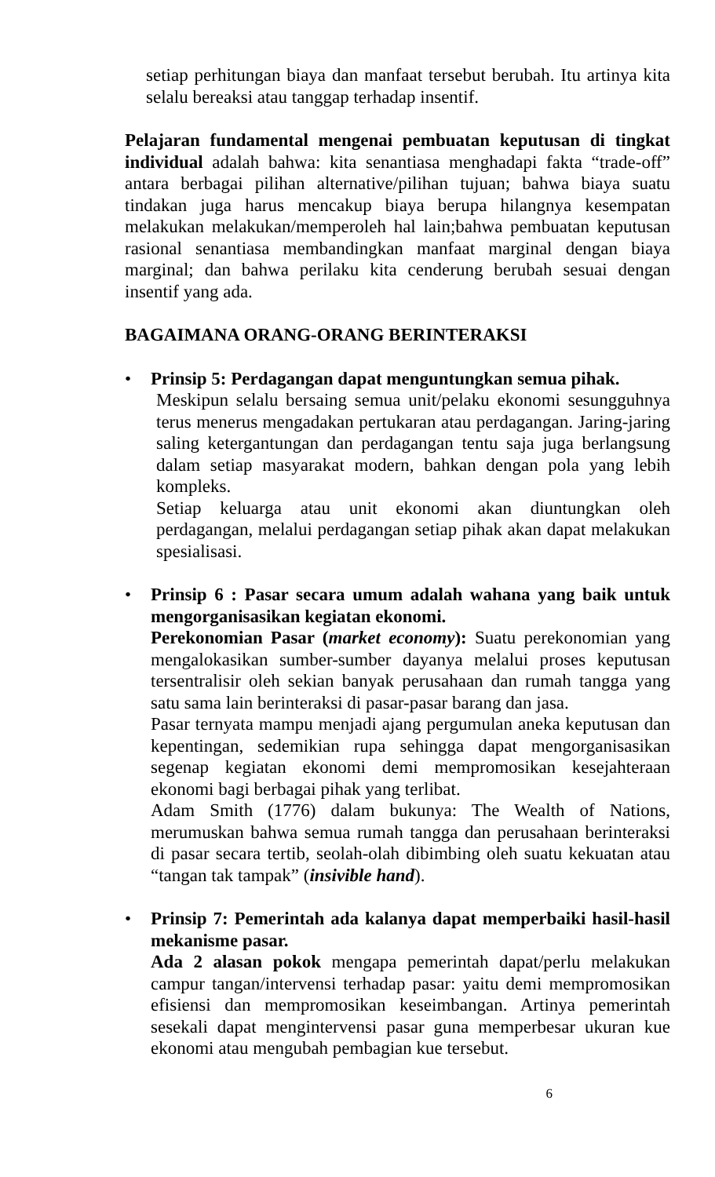setiap perhitungan biaya dan manfaat tersebut berubah. Itu artinya kita selalu bereaksi atau tanggap terhadap insentif.
Pelajaran fundamental mengenai pembuatan keputusan di tingkat individual adalah bahwa: kita senantiasa menghadapi fakta “trade-off” antara berbagai pilihan alternative/pilihan tujuan; bahwa biaya suatu tindakan juga harus mencakup biaya berupa hilangnya kesempatan melakukan melakukan/memperoleh hal lain;bahwa pembuatan keputusan rasional senantiasa membandingkan manfaat marginal dengan biaya marginal; dan bahwa perilaku kita cenderung berubah sesuai dengan insentif yang ada.
BAGAIMANA ORANG-ORANG BERINTERAKSI
• Prinsip 5: Perdagangan dapat menguntungkan semua pihak.
Meskipun selalu bersaing semua unit/pelaku ekonomi sesungguhnya terus menerus mengadakan pertukaran atau perdagangan. Jaring-jaring saling ketergantungan dan perdagangan tentu saja juga berlangsung dalam setiap masyarakat modern, bahkan dengan pola yang lebih kompleks.
Setiap keluarga atau unit ekonomi akan diuntungkan oleh perdagangan, melalui perdagangan setiap pihak akan dapat melakukan spesialisasi.
• Prinsip 6 : Pasar secara umum adalah wahana yang baik untuk mengorganisasikan kegiatan ekonomi.
Perekonomian Pasar (market economy): Suatu perekonomian yang mengalokasikan sumber-sumber dayanya melalui proses keputusan tersentralisir oleh sekian banyak perusahaan dan rumah tangga yang satu sama lain berinteraksi di pasar-pasar barang dan jasa.
Pasar ternyata mampu menjadi ajang pergumulan aneka keputusan dan kepentingan, sedemikian rupa sehingga dapat mengorganisasikan segenap kegiatan ekonomi demi mempromosikan kesejahteraan ekonomi bagi berbagai pihak yang terlibat.
Adam Smith (1776) dalam bukunya: The Wealth of Nations, merumuskan bahwa semua rumah tangga dan perusahaan berinteraksi di pasar secara tertib, seolah-olah dibimbing oleh suatu kekuatan atau “tangan tak tampak” (insivible hand).
• Prinsip 7: Pemerintah ada kalanya dapat memperbaiki hasil-hasil mekanisme pasar.
Ada 2 alasan pokok mengapa pemerintah dapat/perlu melakukan campur tangan/intervensi terhadap pasar: yaitu demi mempromosikan efisiensi dan mempromosikan keseimbangan. Artinya pemerintah sesekali dapat mengintervensi pasar guna memperbesar ukuran kue ekonomi atau mengubah pembagian kue tersebut.
6